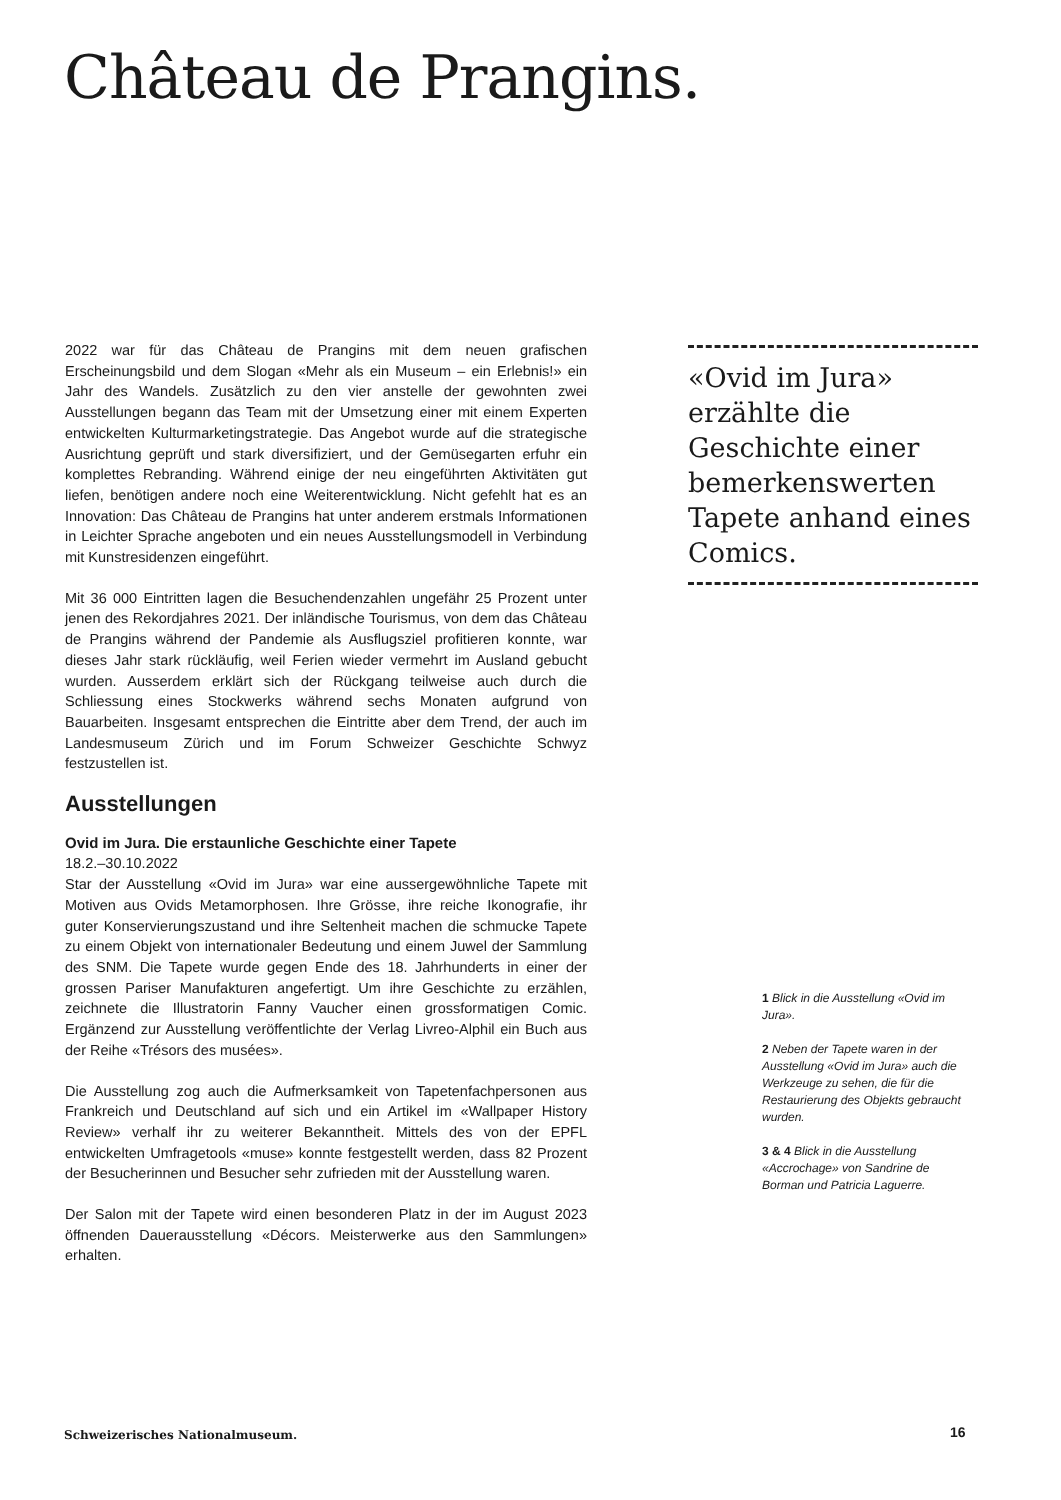Château de Prangins.
2022 war für das Château de Prangins mit dem neuen grafischen Erscheinungsbild und dem Slogan «Mehr als ein Museum – ein Erlebnis!» ein Jahr des Wandels. Zusätzlich zu den vier anstelle der gewohnten zwei Ausstellungen begann das Team mit der Umsetzung einer mit einem Experten entwickelten Kulturmarketingstrategie. Das Angebot wurde auf die strategische Ausrichtung geprüft und stark diversifiziert, und der Gemüsegarten erfuhr ein komplettes Rebranding. Während einige der neu eingeführten Aktivitäten gut liefen, benötigen andere noch eine Weiterentwicklung. Nicht gefehlt hat es an Innovation: Das Château de Prangins hat unter anderem erstmals Informationen in Leichter Sprache angeboten und ein neues Ausstellungsmodell in Verbindung mit Kunstresidenzen eingeführt.
Mit 36 000 Eintritten lagen die Besuchendenzahlen ungefähr 25 Prozent unter jenen des Rekordjahres 2021. Der inländische Tourismus, von dem das Château de Prangins während der Pandemie als Ausflugsziel profitieren konnte, war dieses Jahr stark rückläufig, weil Ferien wieder vermehrt im Ausland gebucht wurden. Ausserdem erklärt sich der Rückgang teilweise auch durch die Schliessung eines Stockwerks während sechs Monaten aufgrund von Bauarbeiten. Insgesamt entsprechen die Eintritte aber dem Trend, der auch im Landesmuseum Zürich und im Forum Schweizer Geschichte Schwyz festzustellen ist.
Ausstellungen
Ovid im Jura. Die erstaunliche Geschichte einer Tapete
18.2.–30.10.2022
Star der Ausstellung «Ovid im Jura» war eine aussergewöhnliche Tapete mit Motiven aus Ovids Metamorphosen. Ihre Grösse, ihre reiche Ikonografie, ihr guter Konservierungszustand und ihre Seltenheit machen die schmucke Tapete zu einem Objekt von internationaler Bedeutung und einem Juwel der Sammlung des SNM. Die Tapete wurde gegen Ende des 18. Jahrhunderts in einer der grossen Pariser Manufakturen angefertigt. Um ihre Geschichte zu erzählen, zeichnete die Illustratorin Fanny Vaucher einen grossformatigen Comic. Ergänzend zur Ausstellung veröffentlichte der Verlag Livreo-Alphil ein Buch aus der Reihe «Trésors des musées».
Die Ausstellung zog auch die Aufmerksamkeit von Tapetenfachpersonen aus Frankreich und Deutschland auf sich und ein Artikel im «Wallpaper History Review» verhalf ihr zu weiterer Bekanntheit. Mittels des von der EPFL entwickelten Umfragetools «muse» konnte festgestellt werden, dass 82 Prozent der Besucherinnen und Besucher sehr zufrieden mit der Ausstellung waren.
Der Salon mit der Tapete wird einen besonderen Platz in der im August 2023 öffnenden Dauerausstellung «Décors. Meisterwerke aus den Sammlungen» erhalten.
«Ovid im Jura» erzählte die Geschichte einer bemerkenswerten Tapete anhand eines Comics.
1 Blick in die Ausstellung «Ovid im Jura».
2 Neben der Tapete waren in der Ausstellung «Ovid im Jura» auch die Werkzeuge zu sehen, die für die Restaurierung des Objekts gebraucht wurden.
3 & 4 Blick in die Ausstellung «Accrochage» von Sandrine de Borman und Patricia Laguerre.
Schweizerisches Nationalmuseum.
16